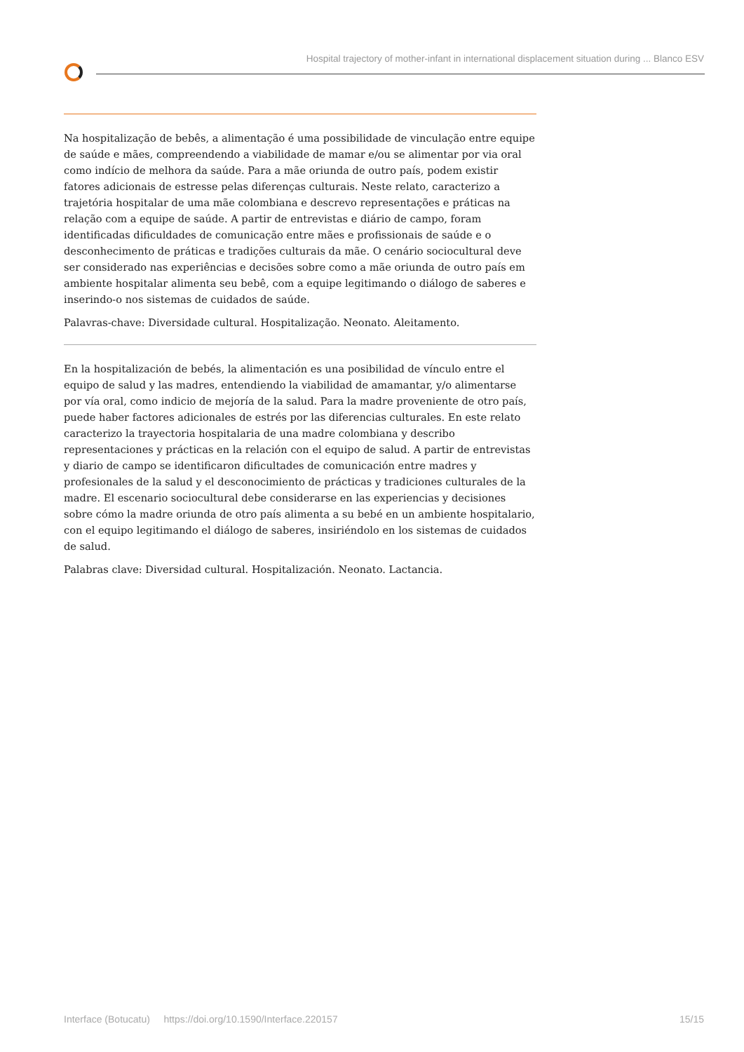Hospital trajectory of mother-infant in international displacement situation during ... Blanco ESV
Na hospitalização de bebês, a alimentação é uma possibilidade de vinculação entre equipe de saúde e mães, compreendendo a viabilidade de mamar e/ou se alimentar por via oral como indício de melhora da saúde. Para a mãe oriunda de outro país, podem existir fatores adicionais de estresse pelas diferenças culturais. Neste relato, caracterizo a trajetória hospitalar de uma mãe colombiana e descrevo representações e práticas na relação com a equipe de saúde. A partir de entrevistas e diário de campo, foram identificadas dificuldades de comunicação entre mães e profissionais de saúde e o desconhecimento de práticas e tradições culturais da mãe. O cenário sociocultural deve ser considerado nas experiências e decisões sobre como a mãe oriunda de outro país em ambiente hospitalar alimenta seu bebê, com a equipe legitimando o diálogo de saberes e inserindo-o nos sistemas de cuidados de saúde.
Palavras-chave: Diversidade cultural. Hospitalização. Neonato. Aleitamento.
En la hospitalización de bebés, la alimentación es una posibilidad de vínculo entre el equipo de salud y las madres, entendiendo la viabilidad de amamantar, y/o alimentarse por vía oral, como indicio de mejoría de la salud. Para la madre proveniente de otro país, puede haber factores adicionales de estrés por las diferencias culturales. En este relato caracterizo la trayectoria hospitalaria de una madre colombiana y describo representaciones y prácticas en la relación con el equipo de salud. A partir de entrevistas y diario de campo se identificaron dificultades de comunicación entre madres y profesionales de la salud y el desconocimiento de prácticas y tradiciones culturales de la madre. El escenario sociocultural debe considerarse en las experiencias y decisiones sobre cómo la madre oriunda de otro país alimenta a su bebé en un ambiente hospitalario, con el equipo legitimando el diálogo de saberes, insiriéndolo en los sistemas de cuidados de salud.
Palabras clave: Diversidad cultural. Hospitalización. Neonato. Lactancia.
Interface (Botucatu) https://doi.org/10.1590/Interface.220157 15/15